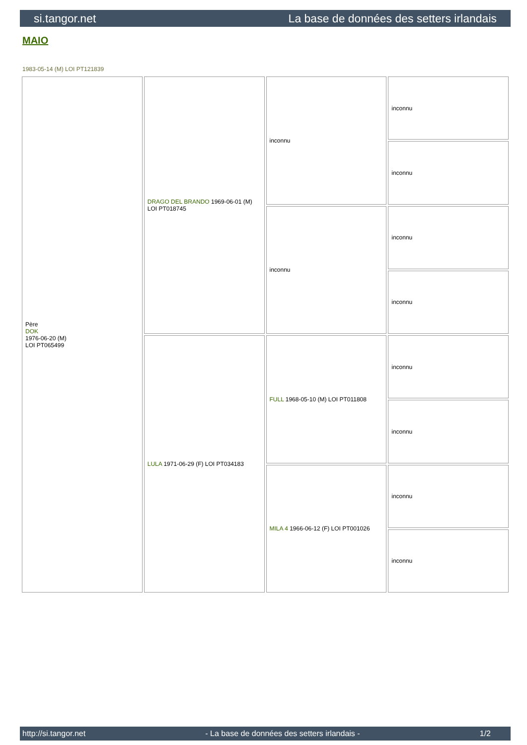si.tangor.net La base de données des setters irlandais
MAIO
1983-05-14 (M) LOI PT121839
| Père DOK 1976-06-20 (M) LOI PT065499 | DRAGO DEL BRANDO 1969-06-01 (M) LOI PT018745 | inconnu | inconnu |
| | | | inconnu |
| | | inconnu | inconnu |
| | | | inconnu |
| | LULA 1971-06-29 (F) LOI PT034183 | FULL 1968-05-10 (M) LOI PT011808 | inconnu |
| | | | inconnu |
| | | MILA 4 1966-06-12 (F) LOI PT001026 | inconnu |
| | | | inconnu |
http://si.tangor.net - La base de données des setters irlandais - 1/2